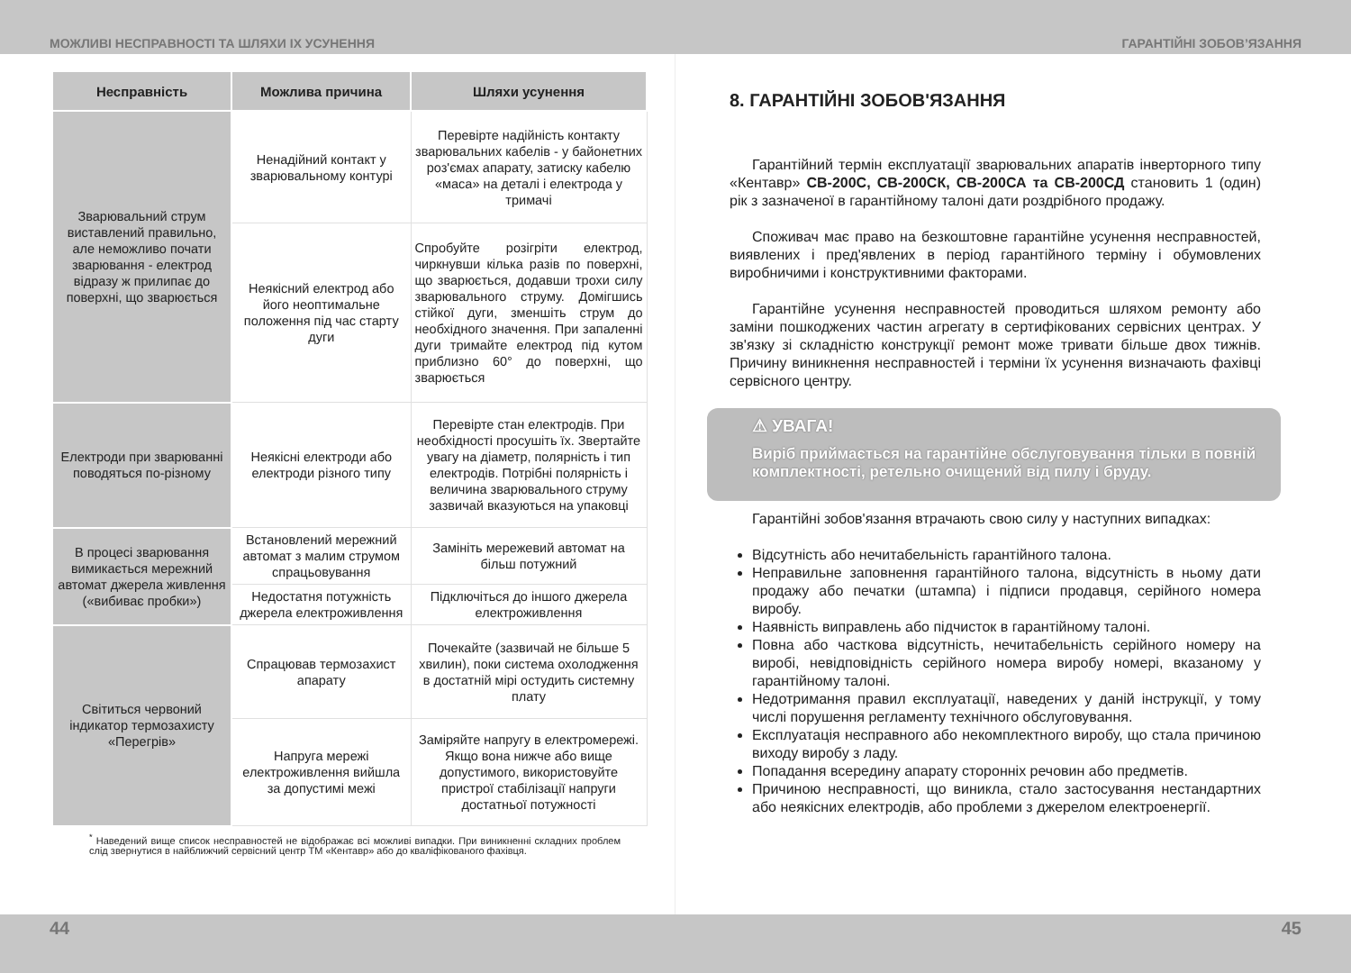МОЖЛИВІ НЕСПРАВНОСТІ ТА ШЛЯХИ ІХ УСУНЕННЯ ГАРАНТІЙНІ ЗОБОВ’ЯЗАННЯ
| Несправність | Можлива причина | Шляхи усунення |
| --- | --- | --- |
| Зварювальний струм виставлений правильно, але неможливо почати зварювання - електрод відразу ж прилипає до поверхні, що зварюється | Ненадійний контакт у зварювальному контурі | Перевірте надійність контакту зварювальних кабелів - у байонетних роз'ємах апарату, затиску кабелю «маса» на деталі і електрода у тримачі |
| | Неякісний електрод або його неоптимальне положення під час старту дуги | Спробуйте розігріти електрод, чиркнувши кілька разів по поверхні, що зварюється, додавши трохи силу зварювального струму. Домігшись стійкої дуги, зменшіть струм до необхідного значення. При запаленні дуги тримайте електрод під кутом приблизно 60° до поверхні, що зварюється |
| Електроди при зварюванні поводяться по-різному | Неякісні електроди або електроди різного типу | Перевірте стан електродів. При необхідності просушіть їх. Звертайте увагу на діаметр, полярність і тип електродів. Потрібні полярність і величина зварювального струму зазвичай вказуються на упаковці |
| В процесі зварювання вимикається мережний автомат джерела живлення («вибиває пробки») | Встановлений мережний автомат з малим струмом спрацьовування | Замініть мережевий автомат на більш потужний |
| | Недостатня потужність джерела електроживлення | Підключіться до іншого джерела електроживлення |
| Світиться червоний індикатор термозахисту «Перегрів» | Спрацював термозахист апарату | Почекайте (зазвичай не більше 5 хвилин), поки система охолодження в достатній мірі остудить системну плату |
| | Напруга мережі електроживлення вийшла за допустимі межі | Заміряйте напругу в електромережі. Якщо вона нижче або вище допустимого, використовуйте пристрої стабілізації напруги достатньої потужності |
<sup>*</sup> Наведений вище список несправностей не відображає всі можливі випадки. При виникненні складних проблем слід звернутися в найближчий сервісний центр ТМ «Кентавр» або до кваліфікованого фахівця.
8. ГАРАНТІЙНІ ЗОБОВ'ЯЗАННЯ
Гарантійний термін експлуатації зварювальних апаратів інверторного типу «Кентавр» СВ-200С, СВ-200СК, СВ-200СА та СВ-200СД становить 1 (один) рік з зазначеної в гарантійному талоні дати роздрібного продажу.
Споживач має право на безкоштовне гарантійне усунення несправностей, виявлених і пред'явлених в період гарантійного терміну і обумовлених виробничими і конструктивними факторами.
Гарантійне усунення несправностей проводиться шляхом ремонту або заміни пошкоджених частин агрегату в сертифікованих сервісних центрах. У зв'язку зі складністю конструкції ремонт може тривати більше двох тижнів. Причину виникнення несправностей і терміни їх усунення визначають фахівці сервісного центру.
⚠ УВАГА!
Виріб приймається на гарантійне обслуговування тільки в повній комплектності, ретельно очищений від пилу і бруду.
Гарантійні зобов'язання втрачають свою силу у наступних випадках:
Відсутність або нечитабельність гарантійного талона.
Неправильне заповнення гарантійного талона, відсутність в ньому дати продажу або печатки (штампа) і підписи продавця, серійного номера виробу.
Наявність виправлень або підчисток в гарантійному талоні.
Повна або часткова відсутність, нечитабельність серійного номеру на виробі, невідповідність серійного номера виробу номері, вказаному у гарантійному талоні.
Недотримання правил експлуатації, наведених у даній інструкції, у тому числі порушення регламенту технічного обслуговування.
Експлуатація несправного або некомплектного виробу, що стала причиною виходу виробу з ладу.
Попадання всередину апарату сторонніх речовин або предметів.
Причиною несправності, що виникла, стало застосування нестандартних або неякісних електродів, або проблеми з джерелом електроенергії.
44 45